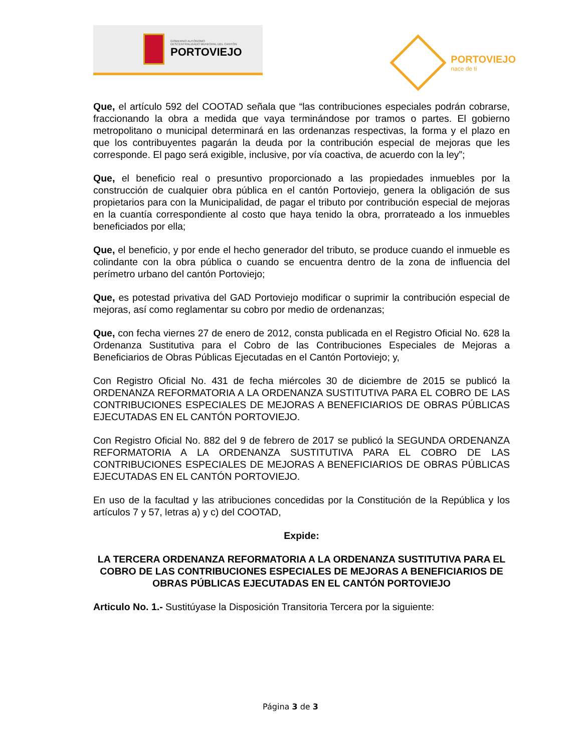GOBIERNO AUTÓNOMO
DESCENTRALIZADO MUNICIPAL DEL CANTÓN
PORTOVIEJO
PORTOVIEJO
nace de ti
Que, el artículo 592 del COOTAD señala que “las contribuciones especiales podrán cobrarse, fraccionando la obra a medida que vaya terminándose por tramos o partes. El gobierno metropolitano o municipal determinará en las ordenanzas respectivas, la forma y el plazo en que los contribuyentes pagarán la deuda por la contribución especial de mejoras que les corresponde. El pago será exigible, inclusive, por vía coactiva, de acuerdo con la ley”;
Que, el beneficio real o presuntivo proporcionado a las propiedades inmuebles por la construcción de cualquier obra pública en el cantón Portoviejo, genera la obligación de sus propietarios para con la Municipalidad, de pagar el tributo por contribución especial de mejoras en la cuantía correspondiente al costo que haya tenido la obra, prorrateado a los inmuebles beneficiados por ella;
Que, el beneficio, y por ende el hecho generador del tributo, se produce cuando el inmueble es colindante con la obra pública o cuando se encuentra dentro de la zona de influencia del perímetro urbano del cantón Portoviejo;
Que, es potestad privativa del GAD Portoviejo modificar o suprimir la contribución especial de mejoras, así como reglamentar su cobro por medio de ordenanzas;
Que, con fecha viernes 27 de enero de 2012, consta publicada en el Registro Oficial No. 628 la Ordenanza Sustitutiva para el Cobro de las Contribuciones Especiales de Mejoras a Beneficiarios de Obras Públicas Ejecutadas en el Cantón Portoviejo; y,
Con Registro Oficial No. 431 de fecha miércoles 30 de diciembre de 2015 se publicó la ORDENANZA REFORMATORIA A LA ORDENANZA SUSTITUTIVA PARA EL COBRO DE LAS CONTRIBUCIONES ESPECIALES DE MEJORAS A BENEFICIARIOS DE OBRAS PÚBLICAS EJECUTADAS EN EL CANTÓN PORTOVIEJO.
Con Registro Oficial No. 882 del 9 de febrero de 2017 se publicó la SEGUNDA ORDENANZA REFORMATORIA A LA ORDENANZA SUSTITUTIVA PARA EL COBRO DE LAS CONTRIBUCIONES ESPECIALES DE MEJORAS A BENEFICIARIOS DE OBRAS PÚBLICAS EJECUTADAS EN EL CANTÓN PORTOVIEJO.
En uso de la facultad y las atribuciones concedidas por la Constitución de la República y los artículos 7 y 57, letras a) y c) del COOTAD,
Expide:
LA TERCERA ORDENANZA REFORMATORIA A LA ORDENANZA SUSTITUTIVA PARA EL COBRO DE LAS CONTRIBUCIONES ESPECIALES DE MEJORAS A BENEFICIARIOS DE OBRAS PÚBLICAS EJECUTADAS EN EL CANTÓN PORTOVIEJO
Articulo No. 1.- Sustitúyase la Disposición Transitoria Tercera por la siguiente:
Página 3 de 3